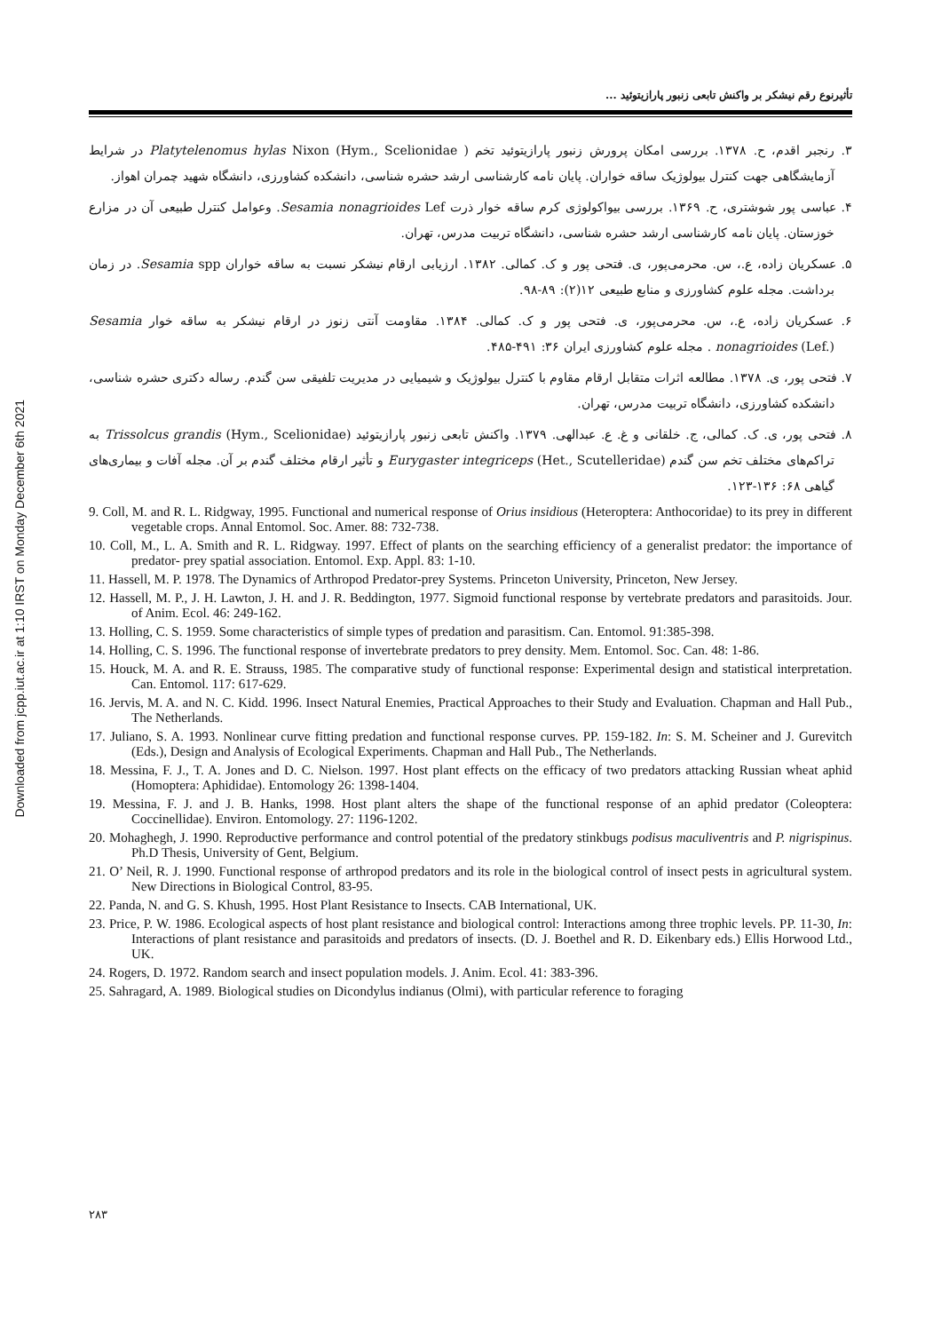Downloaded from jcpp.iut.ac.ir at 1:10 IRST on Monday December 6th 2021
تأثیرنوع رقم نیشکر بر واکنش تابعی زنبور پارازیتوئید ...
۳. رنجبر اقدم، ح. ۱۳۷۸. بررسی امکان پرورش زنبور پارازیتوئید تخم ( Platytelenomus hylas Nixon (Hym., Scelionidae در شرایط آزمایشگاهی جهت کنترل بیولوژیک ساقه خواران. پایان نامه کارشناسی ارشد حشره شناسی، دانشکده کشاورزی، دانشگاه شهید چمران اهواز.
۴. عباسی پور شوشتری، ح. ۱۳۶۹. بررسی بیواکولوژی کرم ساقه خوار ذرت Sesamia nonagrioides Lef. وعوامل کنترل طبیعی آن در مزارع خوزستان. پایان نامه کارشناسی ارشد حشره شناسی، دانشگاه تربیت مدرس، تهران.
۵. عسکریان زاده، ع.، س. محرمی‌پور، ی. فتحی پور و ک. کمالی. ۱۳۸۲. ارزیابی ارقام نیشکر نسبت به ساقه خواران Sesamia spp. در زمان برداشت. مجله علوم کشاورزی و منابع طبیعی ۱۲(۲): ۸۹-۹۸.
۶. عسکریان زاده، ع.، س. محرمی‌پور، ی. فتحی پور و ک. کمالی. ۱۳۸۴. مقاومت آنتی زنوز در ارقام نیشکر به ساقه خوار Sesamia nonagrioides (Lef.) . مجله علوم کشاورزی ایران ۳۶: ۴۹۱-۴۸۵.
۷. فتحی پور، ی. ۱۳۷۸. مطالعه اثرات متقابل ارقام مقاوم با کنترل بیولوژیک و شیمیایی در مدیریت تلفیقی سن گندم. رساله دکتری حشره شناسی، دانشکده کشاورزی، دانشگاه تربیت مدرس، تهران.
۸. فتحی پور، ی. ک. کمالی، ج. خلقانی و غ. ع. عبدالهی. ۱۳۷۹. واکنش تابعی زنبور پارازیتوئید Trissolcus grandis (Hym., Scelionidae) به تراکم‌های مختلف تخم سن گندم Eurygaster integriceps (Het., Scutelleridae) و تأثیر ارقام مختلف گندم بر آن. مجله آفات و بیماری‌های گیاهی ۶۸: ۱۳۶-۱۲۳.
9. Coll, M. and R. L. Ridgway, 1995. Functional and numerical response of Orius insidious (Heteroptera: Anthocoridae) to its prey in different vegetable crops. Annal Entomol. Soc. Amer. 88: 732-738.
10. Coll, M., L. A. Smith and R. L. Ridgway. 1997. Effect of plants on the searching efficiency of a generalist predator: the importance of predator- prey spatial association. Entomol. Exp. Appl. 83: 1-10.
11. Hassell, M. P. 1978. The Dynamics of Arthropod Predator-prey Systems. Princeton University, Princeton, New Jersey.
12. Hassell, M. P., J. H. Lawton, J. H. and J. R. Beddington, 1977. Sigmoid functional response by vertebrate predators and parasitoids. Jour. of Anim. Ecol. 46: 249-162.
13. Holling, C. S. 1959. Some characteristics of simple types of predation and parasitism. Can. Entomol. 91:385-398.
14. Holling, C. S. 1996. The functional response of invertebrate predators to prey density. Mem. Entomol. Soc. Can. 48: 1-86.
15. Houck, M. A. and R. E. Strauss, 1985. The comparative study of functional response: Experimental design and statistical interpretation. Can. Entomol. 117: 617-629.
16. Jervis, M. A. and N. C. Kidd. 1996. Insect Natural Enemies, Practical Approaches to their Study and Evaluation. Chapman and Hall Pub., The Netherlands.
17. Juliano, S. A. 1993. Nonlinear curve fitting predation and functional response curves. PP. 159-182. In: S. M. Scheiner and J. Gurevitch (Eds.), Design and Analysis of Ecological Experiments. Chapman and Hall Pub., The Netherlands.
18. Messina, F. J., T. A. Jones and D. C. Nielson. 1997. Host plant effects on the efficacy of two predators attacking Russian wheat aphid (Homoptera: Aphididae). Entomology 26: 1398-1404.
19. Messina, F. J. and J. B. Hanks, 1998. Host plant alters the shape of the functional response of an aphid predator (Coleoptera: Coccinellidae). Environ. Entomology. 27: 1196-1202.
20. Mohaghegh, J. 1990. Reproductive performance and control potential of the predatory stinkbugs podisus maculiventris and P. nigrispinus. Ph.D Thesis, University of Gent, Belgium.
21. O’ Neil, R. J. 1990. Functional response of arthropod predators and its role in the biological control of insect pests in agricultural system. New Directions in Biological Control, 83-95.
22. Panda, N. and G. S. Khush, 1995. Host Plant Resistance to Insects. CAB International, UK.
23. Price, P. W. 1986. Ecological aspects of host plant resistance and biological control: Interactions among three trophic levels. PP. 11-30, In: Interactions of plant resistance and parasitoids and predators of insects. (D. J. Boethel and R. D. Eikenbary eds.) Ellis Horwood Ltd., UK.
24. Rogers, D. 1972. Random search and insect population models. J. Anim. Ecol. 41: 383-396.
25. Sahragard, A. 1989. Biological studies on Dicondylus indianus (Olmi), with particular reference to foraging
۲۸۳